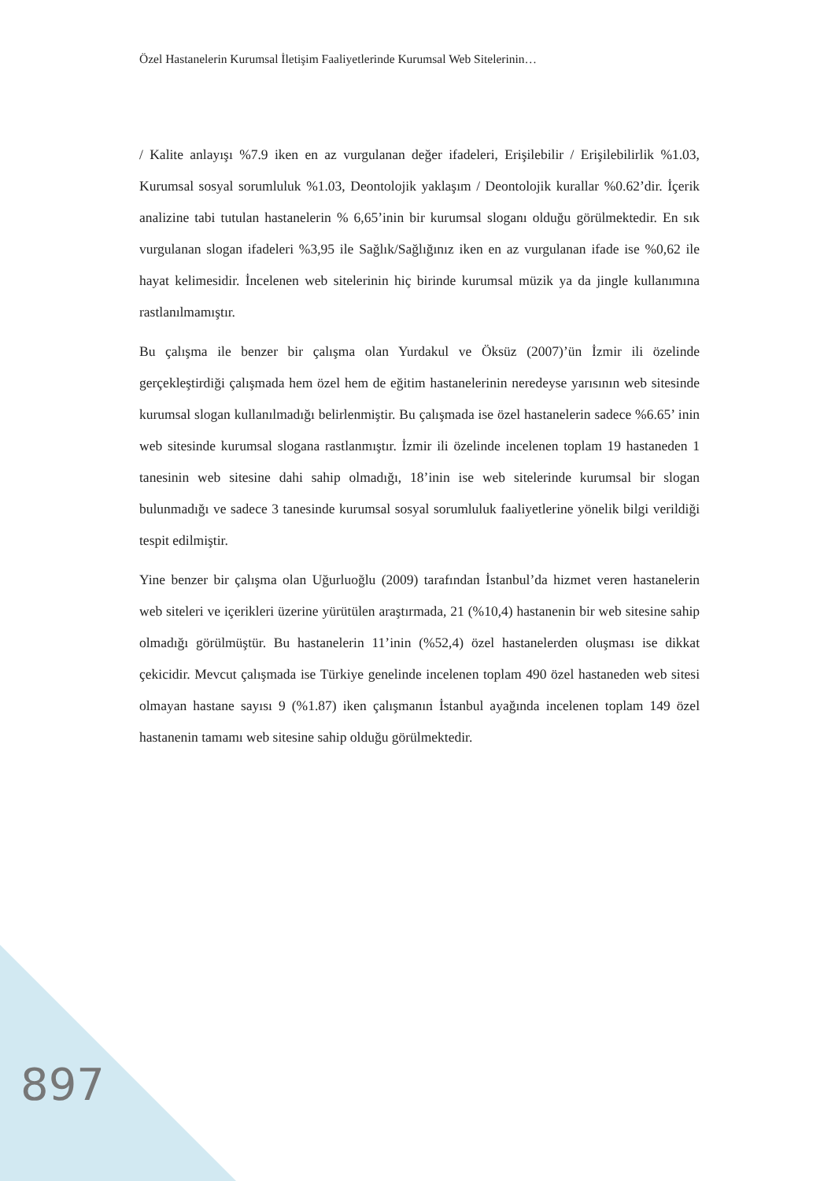Özel Hastanelerin Kurumsal İletişim Faaliyetlerinde Kurumsal Web Sitelerinin…
/ Kalite anlayışı %7.9 iken en az vurgulanan değer ifadeleri, Erişilebilir / Erişilebilirlik %1.03, Kurumsal sosyal sorumluluk %1.03, Deontolojik yaklaşım / Deontolojik kurallar %0.62’dir. İçerik analizine tabi tutulan hastanelerin % 6,65’inin bir kurumsal sloganı olduğu görülmektedir. En sık vurgulanan slogan ifadeleri %3,95 ile Sağlık/Sağlığınız iken en az vurgulanan ifade ise %0,62 ile hayat kelimesidir. İncelenen web sitelerinin hiç birinde kurumsal müzik ya da jingle kullanımına rastlanılmamıştır.
Bu çalışma ile benzer bir çalışma olan Yurdakul ve Öksüz (2007)’ün İzmir ili özelinde gerçekleştirdiği çalışmada hem özel hem de eğitim hastanelerinin neredeyse yarısının web sitesinde kurumsal slogan kullanılmadığı belirlenmiştir. Bu çalışmada ise özel hastanelerin sadece %6.65’ inin web sitesinde kurumsal slogana rastlanmıştır. İzmir ili özelinde incelenen toplam 19 hastaneden 1 tanesinin web sitesine dahi sahip olmadığı, 18’inin ise web sitelerinde kurumsal bir slogan bulunmadığı ve sadece 3 tanesinde kurumsal sosyal sorumluluk faaliyetlerine yönelik bilgi verildiği tespit edilmiştir.
Yine benzer bir çalışma olan Uğurluoğlu (2009) tarafından İstanbul’da hizmet veren hastanelerin web siteleri ve içerikleri üzerine yürütülen araştırmada, 21 (%10,4) hastanenin bir web sitesine sahip olmadığı görülmüştür. Bu hastanelerin 11’inin (%52,4) özel hastanelerden oluşması ise dikkat çekicidir. Mevcut çalışmada ise Türkiye genelinde incelenen toplam 490 özel hastaneden web sitesi olmayan hastane sayısı 9 (%1.87) iken çalışmanın İstanbul ayağında incelenen toplam 149 özel hastanenin tamamı web sitesine sahip olduğu görülmektedir.
897